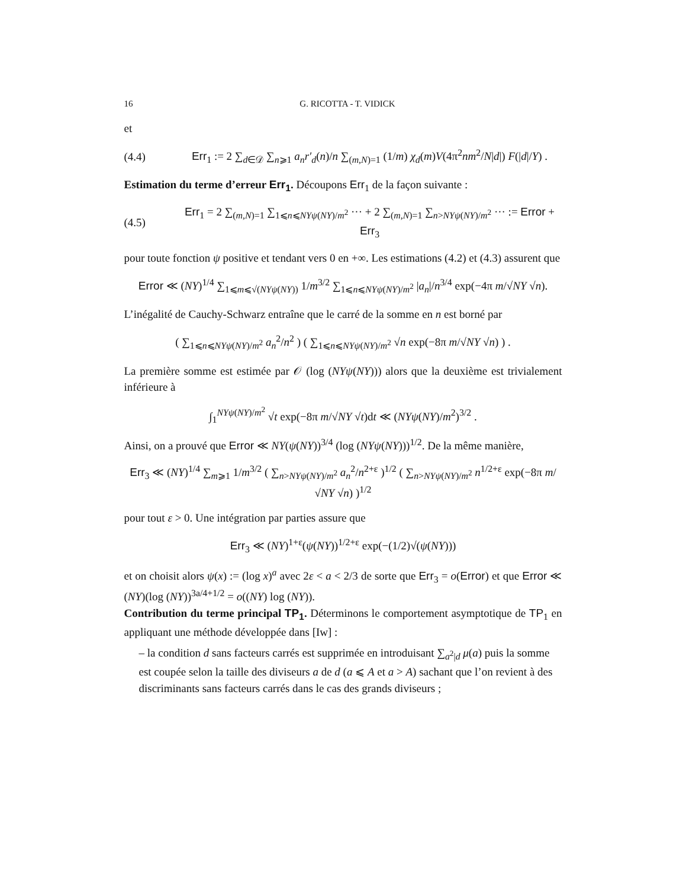16 G. RICOTTA - T. VIDICK
et
(4.4) Err<sub>1</sub> := 2 ∑<sub>d∈𝒟</sub> ∑<sub>n⩾1</sub> a<sub>n</sub>r′<sub>d</sub>(n)/n ∑<sub>(m,N)=1</sub> (1/m) χ<sub>d</sub>(m)V(4π<sup>2</sup>nm<sup>2</sup>/N|d|) F(|d|/Y) .
Estimation du terme d’erreur Err<sub>1</sub>. Découpons Err<sub>1</sub> de la façon suivante :
(4.5) Err<sub>1</sub> = 2 ∑<sub>(m,N)=1</sub> ∑<sub>1⩽n⩽NYψ(NY)/m<sup>2</sup></sub> ··· + 2 ∑<sub>(m,N)=1</sub> ∑<sub>n>NYψ(NY)/m<sup>2</sup></sub> ··· := Error + Err<sub>3</sub>
pour toute fonction ψ positive et tendant vers 0 en +∞. Les estimations (4.2) et (4.3) assurent que
Error ≪ (NY)<sup>1/4</sup> ∑<sub>1⩽m⩽√(NYψ(NY))</sub> 1/m<sup>3/2</sup> ∑<sub>1⩽n⩽NYψ(NY)/m<sup>2</sup></sub> |a<sub>n</sub>|/n<sup>3/4</sup> exp(−4π m/√NY √n).
L’inégalité de Cauchy-Schwarz entraîne que le carré de la somme en n est borné par
( ∑<sub>1⩽n⩽NYψ(NY)/m<sup>2</sup></sub> a<sub>n</sub><sup>2</sup>/n<sup>2</sup> ) ( ∑<sub>1⩽n⩽NYψ(NY)/m<sup>2</sup></sub> √n exp(−8π m/√NY √n) ) .
La première somme est estimée par 𝒪 (log (NYψ(NY))) alors que la deuxième est trivialement inférieure à
∫<sub>1</sub><sup>NYψ(NY)/m<sup>2</sup></sup> √t exp(−8π m/√NY √t)dt ≪ (NYψ(NY)/m<sup>2</sup>)<sup>3/2</sup> .
Ainsi, on a prouvé que Error ≪ NY(ψ(NY))<sup>3/4</sup> (log (NYψ(NY)))<sup>1/2</sup>. De la même manière,
Err<sub>3</sub> ≪ (NY)<sup>1/4</sup> ∑<sub>m⩾1</sub> 1/m<sup>3/2</sup> ( ∑<sub>n>NYψ(NY)/m<sup>2</sup></sub> a<sub>n</sub><sup>2</sup>/n<sup>2+ε</sup> )<sup>1/2</sup> ( ∑<sub>n>NYψ(NY)/m<sup>2</sup></sub> n<sup>1/2+ε</sup> exp(−8π m/√NY √n) )<sup>1/2</sup>
pour tout ε > 0. Une intégration par parties assure que
Err<sub>3</sub> ≪ (NY)<sup>1+ε</sup>(ψ(NY))<sup>1/2+ε</sup> exp(−(1/2)√(ψ(NY)))
et on choisit alors ψ(x) := (log x)<sup>a</sup> avec 2ε < a < 2/3 de sorte que Err<sub>3</sub> = o(Error) et que Error ≪ (NY)(log (NY))<sup>3a/4+1/2</sup> = o((NY) log (NY)).
Contribution du terme principal TP<sub>1</sub>. Déterminons le comportement asymptotique de TP<sub>1</sub> en appliquant une méthode développée dans [Iw] :
– la condition d sans facteurs carrés est supprimée en introduisant ∑<sub>a<sup>2</sup>|d</sub> μ(a) puis la somme est coupée selon la taille des diviseurs a de d (a ⩽ A et a > A) sachant que l’on revient à des discriminants sans facteurs carrés dans le cas des grands diviseurs ;